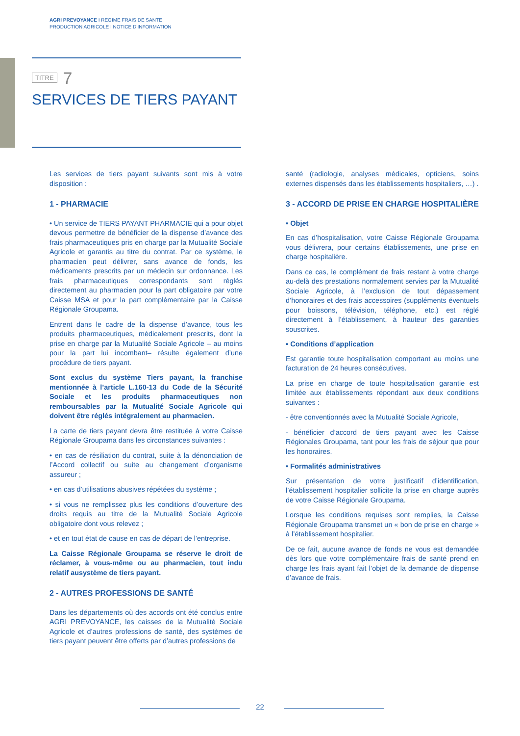AGRI PREVOYANCE I REGIME FRAIS DE SANTE
PRODUCTION AGRICOLE I NOTICE D’INFORMATION
TITRE 7
SERVICES DE TIERS PAYANT
Les services de tiers payant suivants sont mis à votre disposition :
1 - PHARMACIE
• Un service de TIERS PAYANT PHARMACIE qui a pour objet devous permettre de bénéficier de la dispense d’avance des frais pharmaceutiques pris en charge par la Mutualité Sociale Agricole et garantis au titre du contrat. Par ce système, le pharmacien peut délivrer, sans avance de fonds, les médicaments prescrits par un médecin sur ordonnance. Les frais pharmaceutiques correspondants sont réglés directement au pharmacien pour la part obligatoire par votre Caisse MSA et pour la part complémentaire par la Caisse Régionale Groupama.
Entrent dans le cadre de la dispense d’avance, tous les produits pharmaceutiques, médicalement prescrits, dont la prise en charge par la Mutualité Sociale Agricole – au moins pour la part lui incombant– résulte également d’une procédure de tiers payant.
Sont exclus du système Tiers payant, la franchise mentionnée à l’article L.160-13 du Code de la Sécurité Sociale et les produits pharmaceutiques non remboursables par la Mutualité Sociale Agricole qui doivent être réglés intégralement au pharmacien.
La carte de tiers payant devra être restituée à votre Caisse Régionale Groupama dans les circonstances suivantes :
• en cas de résiliation du contrat, suite à la dénonciation de l’Accord collectif ou suite au changement d’organisme assureur ;
• en cas d’utilisations abusives répétées du système ;
• si vous ne remplissez plus les conditions d’ouverture des droits requis au titre de la Mutualité Sociale Agricole obligatoire dont vous relevez ;
• et en tout état de cause en cas de départ de l’entreprise.
La Caisse Régionale Groupama se réserve le droit de réclamer, à vous-même ou au pharmacien, tout indu relatif ausystème de tiers payant.
2 - AUTRES PROFESSIONS DE SANTÉ
Dans les départements où des accords ont été conclus entre AGRI PREVOYANCE, les caisses de la Mutualité Sociale Agricole et d’autres professions de santé, des systèmes de tiers payant peuvent être offerts par d’autres professions de
santé (radiologie, analyses médicales, opticiens, soins externes dispensés dans les établissements hospitaliers, …) .
3 - ACCORD DE PRISE EN CHARGE HOSPITALIÈRE
• Objet
En cas d’hospitalisation, votre Caisse Régionale Groupama vous délivrera, pour certains établissements, une prise en charge hospitalière.
Dans ce cas, le complément de frais restant à votre charge au-delà des prestations normalement servies par la Mutualité Sociale Agricole, à l’exclusion de tout dépassement d’honoraires et des frais accessoires (suppléments éventuels pour boissons, télévision, téléphone, etc.) est réglé directement à l’établissement, à hauteur des garanties souscrites.
• Conditions d’application
Est garantie toute hospitalisation comportant au moins une facturation de 24 heures consécutives.
La prise en charge de toute hospitalisation garantie est limitée aux établissements répondant aux deux conditions suivantes :
- être conventionnés avec la Mutualité Sociale Agricole,
- bénéficier d’accord de tiers payant avec les Caisse Régionales Groupama, tant pour les frais de séjour que pour les honoraires.
• Formalités administratives
Sur présentation de votre justificatif d’identification, l’établissement hospitalier sollicite la prise en charge auprès de votre Caisse Régionale Groupama.
Lorsque les conditions requises sont remplies, la Caisse Régionale Groupama transmet un « bon de prise en charge » à l’établissement hospitalier.
De ce fait, aucune avance de fonds ne vous est demandée dès lors que votre complémentaire frais de santé prend en charge les frais ayant fait l’objet de la demande de dispense d’avance de frais.
22